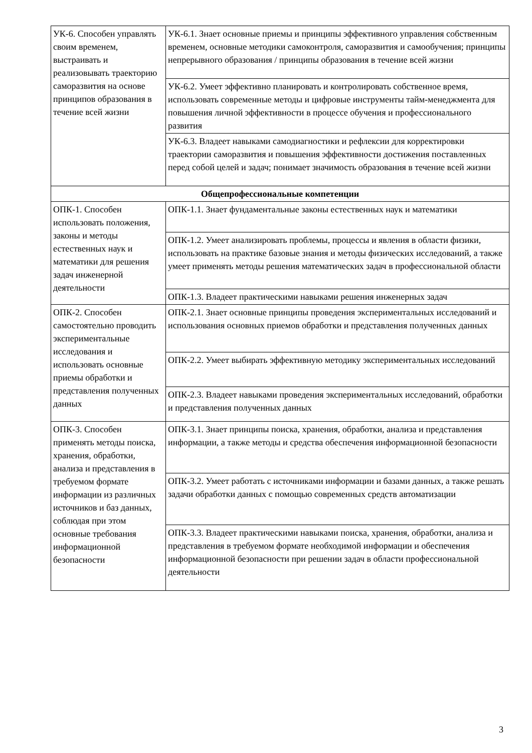| УК-6. Способен управлять своим временем, выстраивать и реализовывать траекторию саморазвития на основе принципов образования в течение всей жизни | УК-6.1. Знает основные приемы и принципы эффективного управления собственным временем, основные методики самоконтроля, саморазвития и самообучения; принципы непрерывного образования / принципы образования в течение всей жизни |
| | УК-6.2. Умеет эффективно планировать и контролировать собственное время, использовать современные методы и цифровые инструменты тайм-менеджмента для повышения личной эффективности в процессе обучения и профессионального развития |
| | УК-6.3. Владеет навыками самодиагностики и рефлексии для корректировки траектории саморазвития и повышения эффективности достижения поставленных перед собой целей и задач; понимает значимость образования в течение всей жизни |
| Общепрофессиональные компетенции | |
| ОПК-1. Способен использовать положения, законы и методы естественных наук и математики для решения задач инженерной деятельности | ОПК-1.1. Знает фундаментальные законы естественных наук и математики |
| | ОПК-1.2. Умеет анализировать проблемы, процессы и явления в области физики, использовать на практике базовые знания и методы физических исследований, а также умеет применять методы решения математических задач в профессиональной области |
| | ОПК-1.3. Владеет практическими навыками решения инженерных задач |
| ОПК-2. Способен самостоятельно проводить экспериментальные исследования и использовать основные приемы обработки и представления полученных данных | ОПК-2.1. Знает основные принципы проведения экспериментальных исследований и использования основных приемов обработки и представления полученных данных |
| | ОПК-2.2. Умеет выбирать эффективную методику экспериментальных исследований |
| | ОПК-2.3. Владеет навыками проведения экспериментальных исследований, обработки и представления полученных данных |
| ОПК-3. Способен применять методы поиска, хранения, обработки, анализа и представления в требуемом формате информации из различных источников и баз данных, соблюдая при этом основные требования информационной безопасности | ОПК-3.1. Знает принципы поиска, хранения, обработки, анализа и представления информации, а также методы и средства обеспечения информационной безопасности |
| | ОПК-3.2. Умеет работать с источниками информации и базами данных, а также решать задачи обработки данных с помощью современных средств автоматизации |
| | ОПК-3.3. Владеет практическими навыками поиска, хранения, обработки, анализа и представления в требуемом формате необходимой информации и обеспечения информационной безопасности при решении задач в области профессиональной деятельности |
3